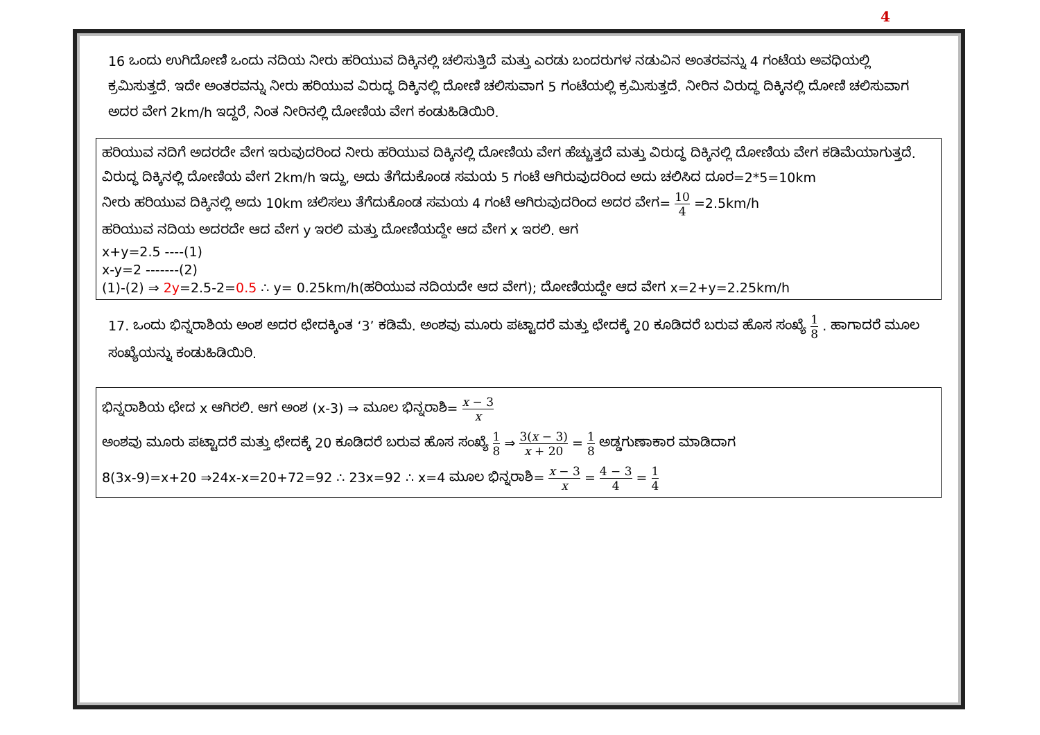4
16 ಒಂದು ಉಗಿದೋಣಿ ಒಂದು ನದಿಯ ನೀರು ಹರಿಯುವ ದಿಕ್ಕಿನಲ್ಲಿ ಚಲಿಸುತ್ತಿದೆ ಮತ್ತು ಎರಡು ಬಂದರುಗಳ ನಡುವಿನ ಅಂತರವನ್ನು 4 ಗಂಟೆಯ ಅವಧಿಯಲ್ಲಿ ಕ್ರಮಿಸುತ್ತದೆ. ಇದೇ ಅಂತರವನ್ನು ನೀರು ಹರಿಯುವ ವಿರುದ್ಧ ದಿಕ್ಕಿನಲ್ಲಿ ದೋಣಿ ಚಲಿಸುವಾಗ 5 ಗಂಟೆಯಲ್ಲಿ ಕ್ರಮಿಸುತ್ತದೆ. ನೀರಿನ ವಿರುದ್ಧ ದಿಕ್ಕಿನಲ್ಲಿ ದೋಣಿ ಚಲಿಸುವಾಗ ಅದರ ವೇಗ 2km/h ಇದ್ದರೆ, ನಿಂತ ನೀರಿನಲ್ಲಿ ದೋಣಿಯ ವೇಗ ಕಂಡುಹಿಡಿಯಿರಿ.
ಹರಿಯುವ ನದಿಗೆ ಅದರದೇ ವೇಗ ಇರುವುದರಿಂದ ನೀರು ಹರಿಯುವ ದಿಕ್ಕಿನಲ್ಲಿ ದೋಣಿಯ ವೇಗ ಹೆಚ್ಚುತ್ತದೆ ಮತ್ತು ವಿರುದ್ಧ ದಿಕ್ಕಿನಲ್ಲಿ ದೋಣಿಯ ವೇಗ ಕಡಿಮೆಯಾಗುತ್ತದೆ.
ವಿರುದ್ಧ ದಿಕ್ಕಿನಲ್ಲಿ ದೋಣಿಯ ವೇಗ 2km/h ಇದ್ದು, ಅದು ತೆಗೆದುಕೊಂಡ ಸಮಯ 5 ಗಂಟೆ ಆಗಿರುವುದರಿಂದ ಅದು ಚಲಿಸಿದ ದೂರ=2*5=10km
ನೀರು ಹರಿಯುವ ದಿಕ್ಕಿನಲ್ಲಿ ಅದು 10km ಚಲಿಸಲು ತೆಗೆದುಕೊಂಡ ಸಮಯ 4 ಗಂಟೆ ಆಗಿರುವುದರಿಂದ ಅದರ ವೇಗ= 10 4 =2.5km/h
ಹರಿಯುವ ನದಿಯ ಅದರದೇ ಆದ ವೇಗ y ಇರಲಿ ಮತ್ತು ದೋಣಿಯದ್ದೇ ಆದ ವೇಗ x ಇರಲಿ. ಆಗ
x+y=2.5 ----(1)
x-y=2 -------(2)
(1)-(2) ⇒ 2y=2.5-2=0.5 ∴ y= 0.25km/h(ಹರಿಯುವ ನದಿಯದೇ ಆದ ವೇಗ); ದೋಣಿಯದ್ದೇ ಆದ ವೇಗ x=2+y=2.25km/h
17. ಒಂದು ಭಿನ್ನರಾಶಿಯ ಅಂಶ ಅದರ ಛೇದಕ್ಕಿಂತ ‘3’ ಕಡಿಮೆ. ಅಂಶವು ಮೂರು ಪಟ್ಟಾದರೆ ಮತ್ತು ಛೇದಕ್ಕೆ 20 ಕೂಡಿದರೆ ಬರುವ ಹೊಸ ಸಂಖ್ಯೆ 1 8 . ಹಾಗಾದರೆ ಮೂಲ ಸಂಖ್ಯೆಯನ್ನು ಕಂಡುಹಿಡಿಯಿರಿ.
ಭಿನ್ನರಾಶಿಯ ಛೇದ x ಆಗಿರಲಿ. ಆಗ ಅಂಶ (x-3) ⇒ ಮೂಲ ಭಿನ್ನರಾಶಿ= x − 3 x
ಅಂಶವು ಮೂರು ಪಟ್ಟಾದರೆ ಮತ್ತು ಛೇದಕ್ಕೆ 20 ಕೂಡಿದರೆ ಬರುವ ಹೊಸ ಸಂಖ್ಯೆ 1 8 ⇒ 3(x − 3) x + 20 = 1 8 ಅಡ್ಡಗುಣಾಕಾರ ಮಾಡಿದಾಗ
8(3x-9)=x+20 ⇒24x-x=20+72=92 ∴ 23x=92 ∴ x=4 ಮೂಲ ಭಿನ್ನರಾಶಿ= x − 3 x = 4 − 3 4 = 1 4